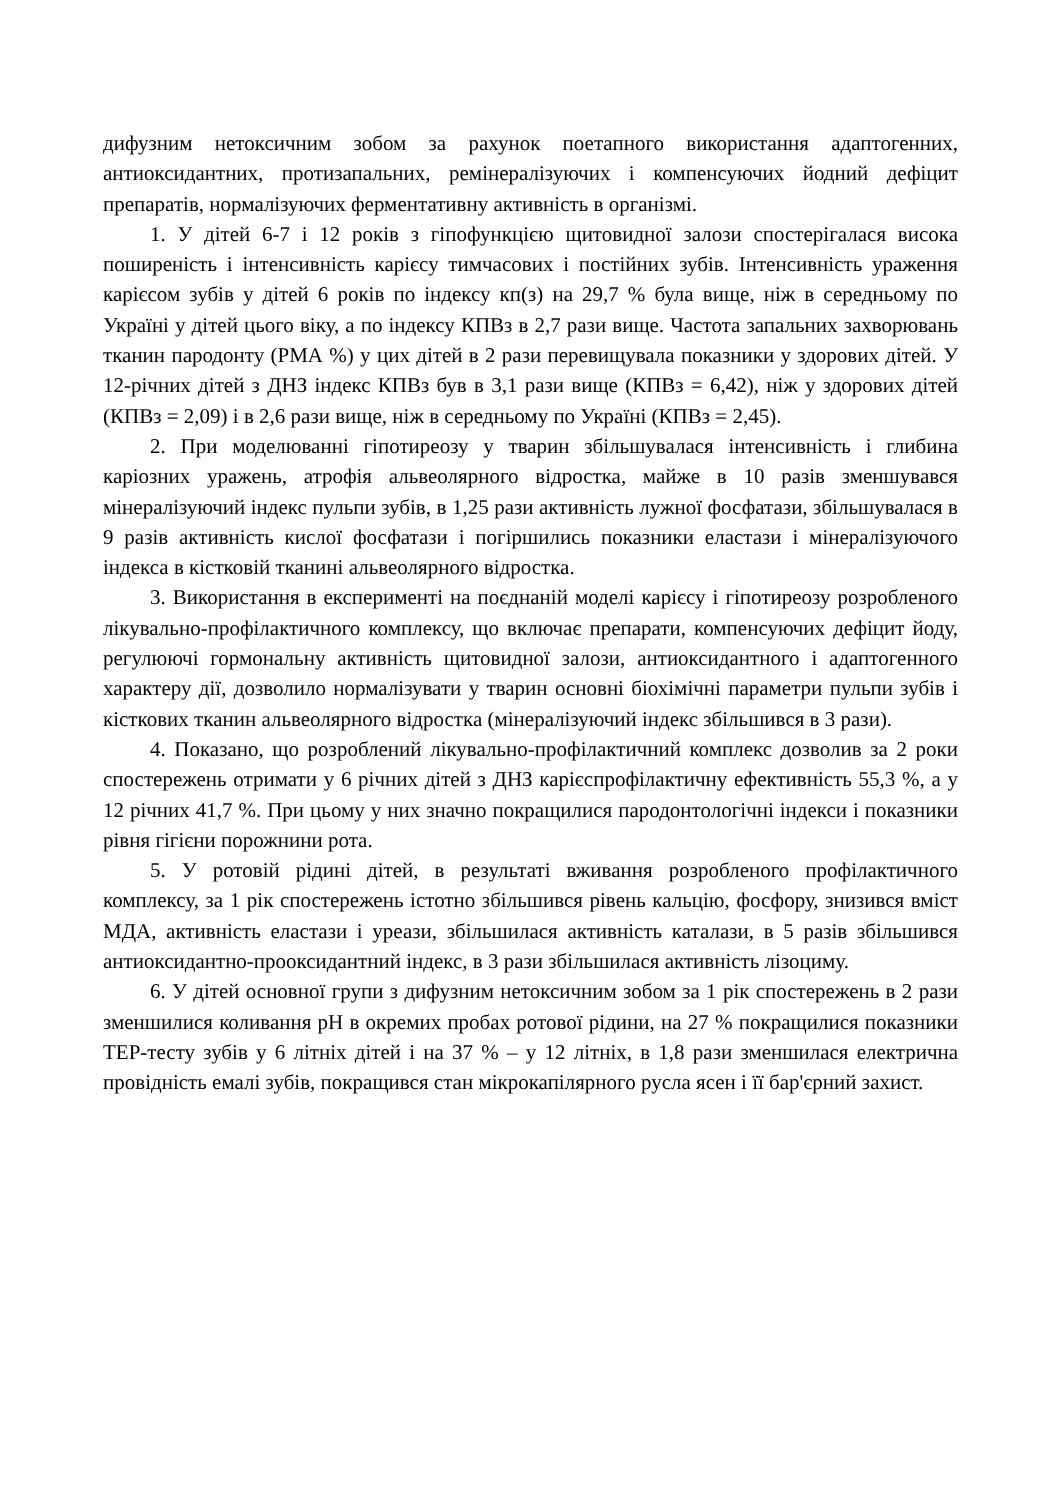дифузним нетоксичним зобом за рахунок поетапного використання адаптогенних, антиоксидантних, протизапальних, ремінералізуючих і компенсуючих йодний дефіцит препаратів, нормалізуючих ферментативну активність в організмі.
1. У дітей 6-7 і 12 років з гіпофункцією щитовидної залози спостерігалася висока поширеність і інтенсивність карієсу тимчасових і постійних зубів. Інтенсивність ураження карієсом зубів у дітей 6 років по індексу кп(з) на 29,7 % була вище, ніж в середньому по Україні у дітей цього віку, а по індексу КПВз в 2,7 рази вище. Частота запальних захворювань тканин пародонту (РМА %) у цих дітей в 2 рази перевищувала показники у здорових дітей. У 12-річних дітей з ДНЗ індекс КПВз був в 3,1 рази вище (КПВз = 6,42), ніж у здорових дітей (КПВз = 2,09) і в 2,6 рази вище, ніж в середньому по Україні (КПВз = 2,45).
2. При моделюванні гіпотиреозу у тварин збільшувалася інтенсивність і глибина каріозних уражень, атрофія альвеолярного відростка, майже в 10 разів зменшувався мінералізуючий індекс пульпи зубів, в 1,25 рази активність лужної фосфатази, збільшувалася в 9 разів активність кислої фосфатази і погіршились показники еластази і мінералізуючого індекса в кістковій тканині альвеолярного відростка.
3. Використання в експерименті на поєднаній моделі карієсу і гіпотиреозу розробленого лікувально-профілактичного комплексу, що включає препарати, компенсуючих дефіцит йоду, регулюючі гормональну активність щитовидної залози, антиоксидантного і адаптогенного характеру дії, дозволило нормалізувати у тварин основні біохімічні параметри пульпи зубів і кісткових тканин альвеолярного відростка (мінералізуючий індекс збільшився в 3 рази).
4. Показано, що розроблений лікувально-профілактичний комплекс дозволив за 2 роки спостережень отримати у 6 річних дітей з ДНЗ карієспрофілактичну ефективність 55,3 %, а у 12 річних 41,7 %. При цьому у них значно покращилися пародонтологічні індекси і показники рівня гігієни порожнини рота.
5. У ротовій рідині дітей, в результаті вживання розробленого профілактичного комплексу, за 1 рік спостережень істотно збільшився рівень кальцію, фосфору, знизився вміст МДА, активність еластази і уреази, збільшилася активність каталази, в 5 разів збільшився антиоксидантно-прооксидантний індекс, в 3 рази збільшилася активність лізоциму.
6. У дітей основної групи з дифузним нетоксичним зобом за 1 рік спостережень в 2 рази зменшилися коливання рН в окремих пробах ротової рідини, на 27 % покращилися показники ТЕР-тесту зубів у 6 літніх дітей і на 37 % – у 12 літніх, в 1,8 рази зменшилася електрична провідність емалі зубів, покращився стан мікрокапілярного русла ясен і її бар'єрний захист.